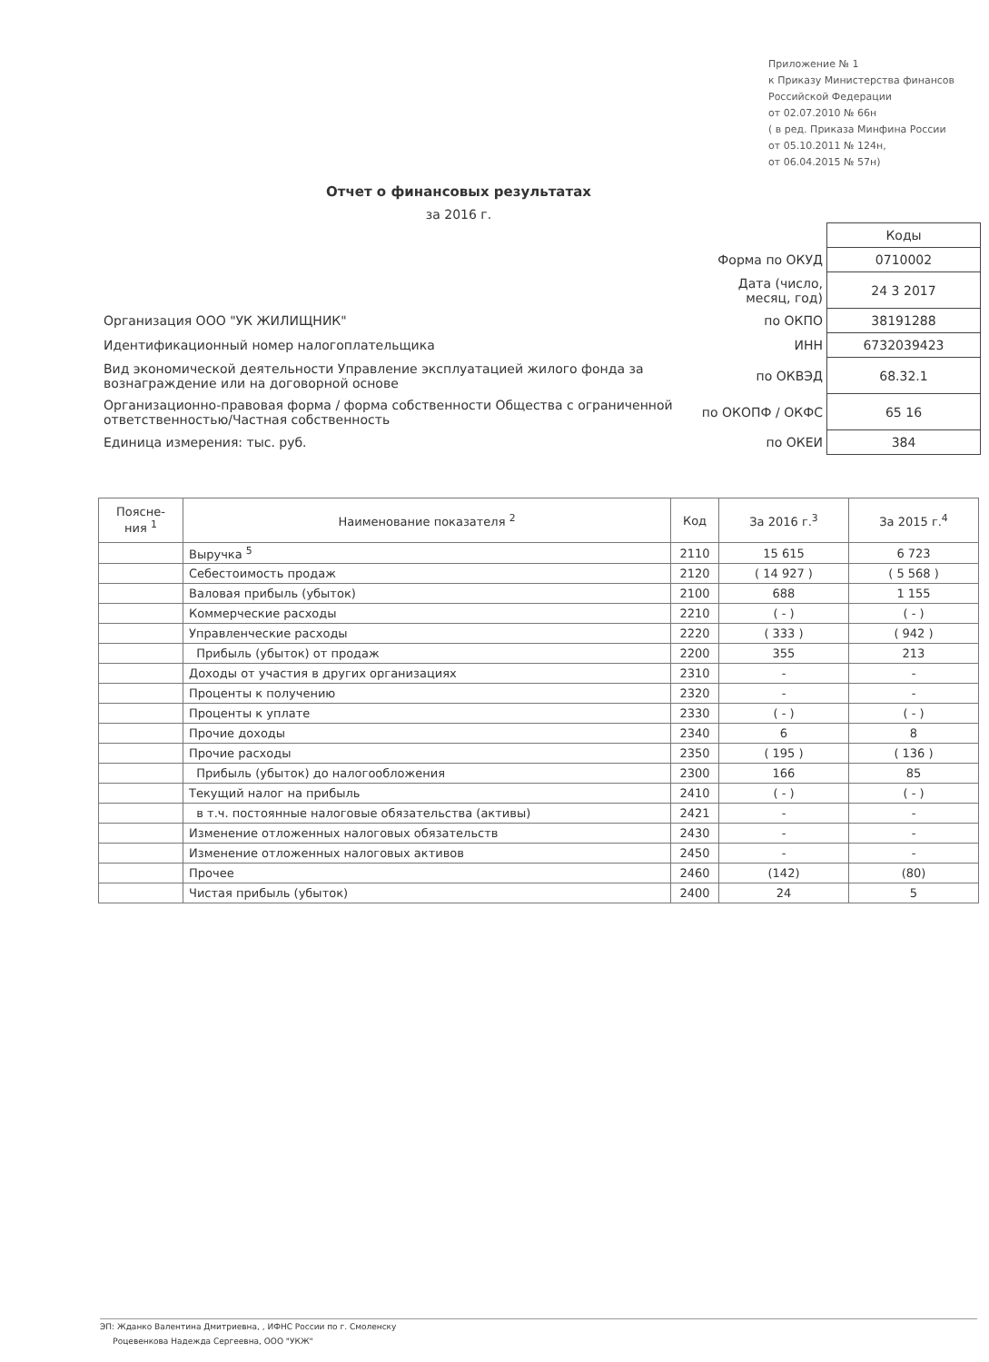Приложение № 1
к Приказу Министерства финансов
Российской Федерации
от 02.07.2010 № 66н
( в ред. Приказа Минфина России
от 05.10.2011 № 124н,
от 06.04.2015 № 57н)
Отчет о финансовых результатах
за 2016 г.
| | | Коды |
| | Форма по ОКУД | 0710002 |
| | Дата (число, месяц, год) | 24 3 2017 |
| Организация ООО "УК ЖИЛИЩНИК" | по ОКПО | 38191288 |
| Идентификационный номер налогоплательщика | ИНН | 6732039423 |
| Вид экономической деятельности Управление эксплуатацией жилого фонда за вознаграждение или на договорной основе | по ОКВЭД | 68.32.1 |
| Организационно-правовая форма / форма собственности Общества с ограниченной ответственностью/Частная собственность | по ОКОПФ / ОКФС | 65 16 |
| Единица измерения: тыс. руб. | по ОКЕИ | 384 |
| Поясне- ния <sup>1</sup> | Наименование показателя <sup>2</sup> | Код | За 2016 г.<sup>3</sup> | За 2015 г.<sup>4</sup> |
| --- | --- | --- | --- | --- |
| | Выручка <sup>5</sup> | 2110 | 15 615 | 6 723 |
| | Себестоимость продаж | 2120 | ( 14 927 ) | ( 5 568 ) |
| | Валовая прибыль (убыток) | 2100 | 688 | 1 155 |
| | Коммерческие расходы | 2210 | ( - ) | ( - ) |
| | Управленческие расходы | 2220 | ( 333 ) | ( 942 ) |
| | Прибыль (убыток) от продаж | 2200 | 355 | 213 |
| | Доходы от участия в других организациях | 2310 | - | - |
| | Проценты к получению | 2320 | - | - |
| | Проценты к уплате | 2330 | ( - ) | ( - ) |
| | Прочие доходы | 2340 | 6 | 8 |
| | Прочие расходы | 2350 | ( 195 ) | ( 136 ) |
| | Прибыль (убыток) до налогообложения | 2300 | 166 | 85 |
| | Текущий налог на прибыль | 2410 | ( - ) | ( - ) |
| | в т.ч. постоянные налоговые обязательства (активы) | 2421 | - | - |
| | Изменение отложенных налоговых обязательств | 2430 | - | - |
| | Изменение отложенных налоговых активов | 2450 | - | - |
| | Прочее | 2460 | (142) | (80) |
| | Чистая прибыль (убыток) | 2400 | 24 | 5 |
ЭП: Жданко Валентина Дмитриевна, , ИФНС России по г. Смоленску
Роцевенкова Надежда Сергеевна, ООО "УКЖ"